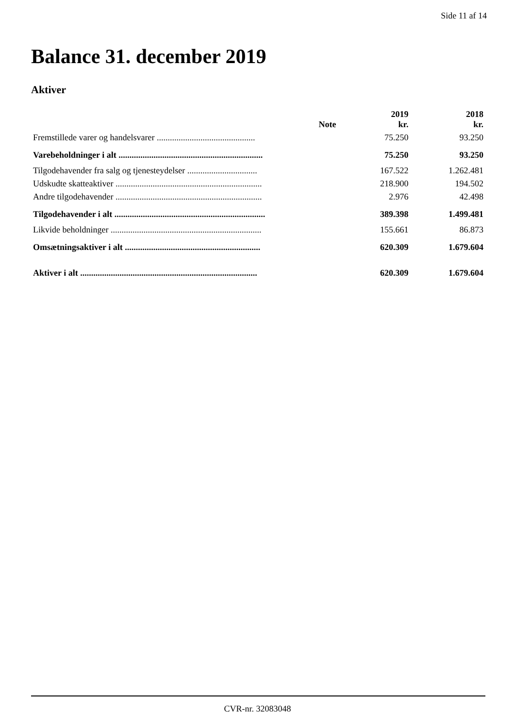Side 11 af 14
Balance 31. december 2019
Aktiver
| | Note | 2019 kr. | 2018 kr. |
| --- | --- | --- | --- |
| Fremstillede varer og handelsvarer ............................................. | | 75.250 | 93.250 |
| Varebeholdninger i alt .................................................................. | | 75.250 | 93.250 |
| Tilgodehavender fra salg og tjenesteydelser ................................ | | 167.522 | 1.262.481 |
| Udskudte skatteaktiver ................................................................... | | 218.900 | 194.502 |
| Andre tilgodehavender ................................................................... | | 2.976 | 42.498 |
| Tilgodehavender i alt ..................................................................... | | 389.398 | 1.499.481 |
| Likvide beholdninger ..................................................................... | | 155.661 | 86.873 |
| Omsætningsaktiver i alt .............................................................. | | 620.309 | 1.679.604 |
| Aktiver i alt ................................................................................. | | 620.309 | 1.679.604 |
CVR-nr. 32083048